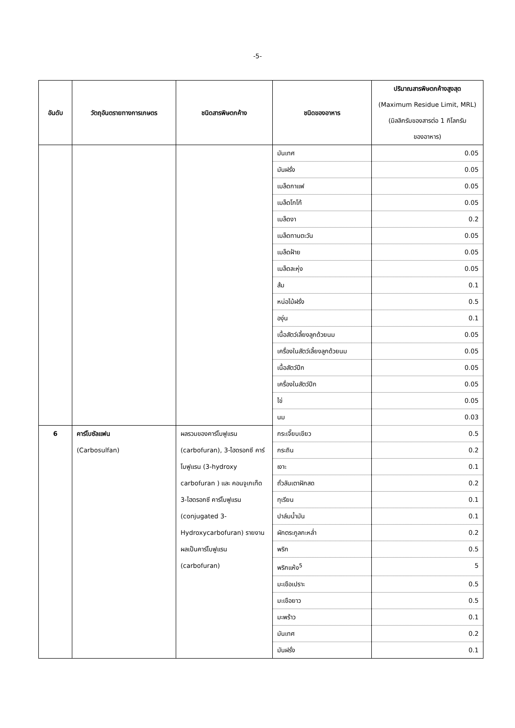-5-
| อันดับ | วัตถุอันตรายทางการเกษตร | ชนิดสารพิษตกค้าง | ชนิดของอาหาร | ปริมาณสารพิษตกค้างสูงสุด (Maximum Residue Limit, MRL) (มิลลิกรัมของสารต่อ 1 กิโลกรัม ของอาหาร) |
| --- | --- | --- | --- | --- |
| | | | มันเทศ | 0.05 |
| | | | มันฝรั่ง | 0.05 |
| | | | เมล็ดกาแฟ | 0.05 |
| | | | เมล็ดโกโก้ | 0.05 |
| | | | เมล็ดงา | 0.2 |
| | | | เมล็ดทานตะวัน | 0.05 |
| | | | เมล็ดฝ้าย | 0.05 |
| | | | เมล็ดละหุ่ง | 0.05 |
| | | | ส้ม | 0.1 |
| | | | หน่อไม้ฝรั่ง | 0.5 |
| | | | องุ่น | 0.1 |
| | | | เนื้อสัตว์เลี้ยงลูกด้วยนม | 0.05 |
| | | | เครื่องในสัตว์เลี้ยงลูกด้วยนม | 0.05 |
| | | | เนื้อสัตว์ปีก | 0.05 |
| | | | เครื่องในสัตว์ปีก | 0.05 |
| | | | ไข่ | 0.05 |
| | | | นม | 0.03 |
| 6 | คาร์โบซัลแฟน (Carbosulfan) | ผลรวมของคาร์โบฟูแรน (carbofuran), 3-ไฮดรอกซี คาร์โบฟูแรน (3-hydroxy carbofuran ) และ คอนจูเกเท็ด 3-ไฮดรอกซี คาร์โบฟูแรน (conjugated 3- Hydroxycarbofuran) รายงานผลเป็นคาร์โบฟูแรน (carbofuran) | กระเจี๊ยบเขียว | 0.5 |
| | | | กระถิน | 0.2 |
| | | | เงาะ | 0.1 |
| | | | ถั่วลันเตาฝักสด | 0.2 |
| | | | ทุเรียน | 0.1 |
| | | | ปาล์มน้ำมัน | 0.1 |
| | | | ผักตระกูลกะหล่ำ | 0.2 |
| | | | พริก | 0.5 |
| | | | พริกแห้ง<sup>5</sup> | 5 |
| | | | มะเขือเปราะ | 0.5 |
| | | | มะเขือยาว | 0.5 |
| | | | มะพร้าว | 0.1 |
| | | | มันเทศ | 0.2 |
| | | | มันฝรั่ง | 0.1 |